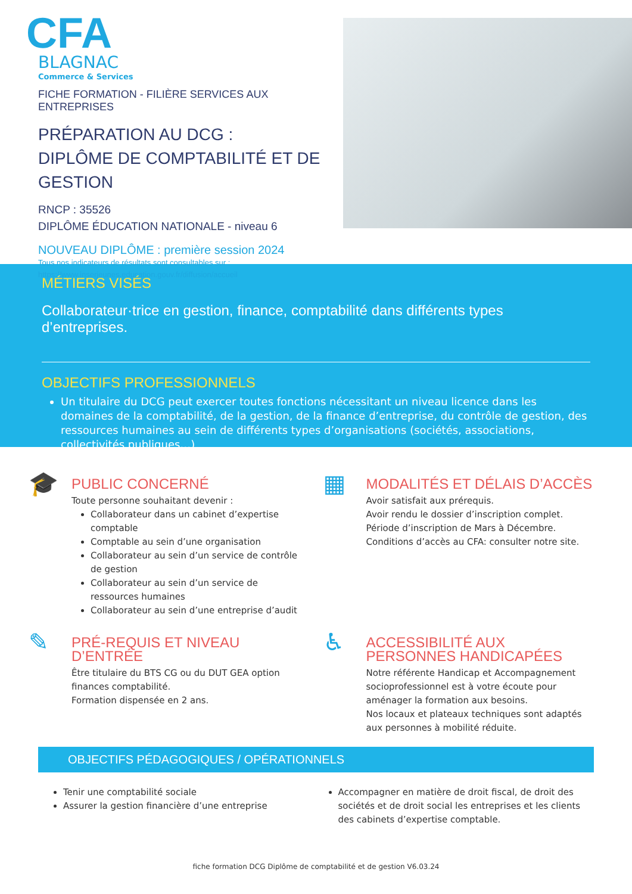CFA
BLAGNAC
Commerce & Services
FICHE FORMATION - FILIÈRE SERVICES AUX ENTREPRISES
PRÉPARATION AU DCG :
DIPLÔME DE COMPTABILITÉ ET DE GESTION
RNCP : 35526
DIPLÔME ÉDUCATION NATIONALE - niveau 6
NOUVEAU DIPLÔME : première session 2024
Tous nos indicateurs de résultats sont consultables sur :
https://www.inserjeunes.education.gouv.fr/diffusion/accueil
MÉTIERS VISÉS
Collaborateur·trice en gestion, finance, comptabilité dans différents types d’entreprises.
OBJECTIFS PROFESSIONNELS
Un titulaire du DCG peut exercer toutes fonctions nécessitant un niveau licence dans les domaines de la comptabilité, de la gestion, de la finance d’entreprise, du contrôle de gestion, des ressources humaines au sein de différents types d’organisations (sociétés, associations, collectivités publiques…)
🎓
PUBLIC CONCERNÉ
Toute personne souhaitant devenir :
Collaborateur dans un cabinet d’expertise comptable
Comptable au sein d’une organisation
Collaborateur au sein d’un service de contrôle de gestion
Collaborateur au sein d’un service de ressources humaines
Collaborateur au sein d’une entreprise d’audit
▦
MODALITÉS ET DÉLAIS D’ACCÈS
Avoir satisfait aux prérequis.
Avoir rendu le dossier d’inscription complet.
Période d’inscription de Mars à Décembre.
Conditions d’accès au CFA: consulter notre site.
✎
PRÉ-REQUIS ET NIVEAU D’ENTRÉE
Être titulaire du BTS CG ou du DUT GEA option finances comptabilité.
Formation dispensée en 2 ans.
♿
ACCESSIBILITÉ AUX PERSONNES HANDICAPÉES
Notre référente Handicap et Accompagnement socioprofessionnel est à votre écoute pour aménager la formation aux besoins.
Nos locaux et plateaux techniques sont adaptés aux personnes à mobilité réduite.
OBJECTIFS PÉDAGOGIQUES / OPÉRATIONNELS
Tenir une comptabilité sociale
Assurer la gestion financière d’une entreprise
Accompagner en matière de droit fiscal, de droit des sociétés et de droit social les entreprises et les clients des cabinets d’expertise comptable.
fiche formation DCG Diplôme de comptabilité et de gestion V6.03.24